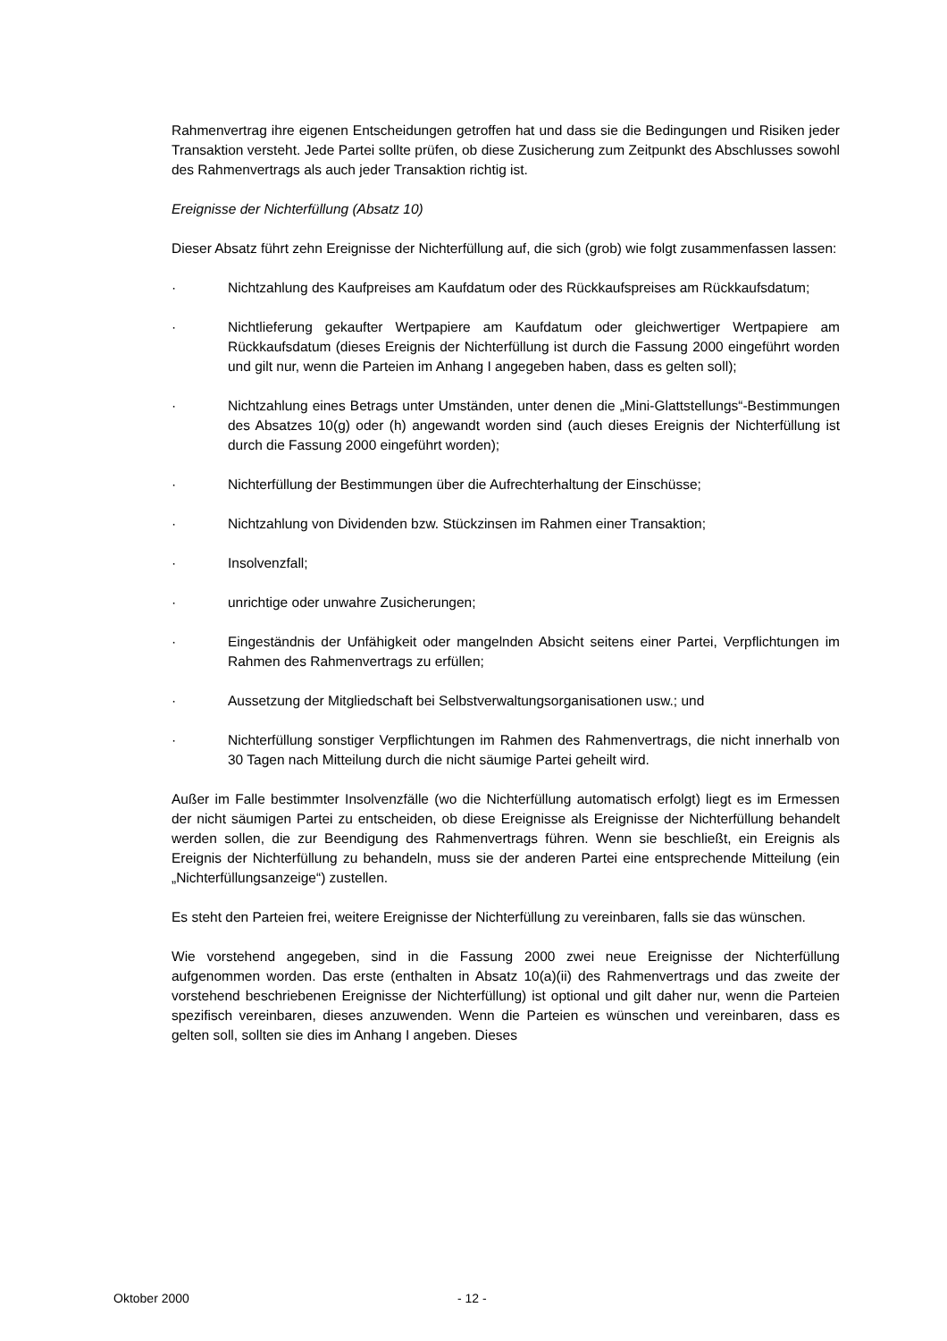Rahmenvertrag ihre eigenen Entscheidungen getroffen hat und dass sie die Bedingungen und Risiken jeder Transaktion versteht. Jede Partei sollte prüfen, ob diese Zusicherung zum Zeitpunkt des Abschlusses sowohl des Rahmenvertrags als auch jeder Transaktion richtig ist.
Ereignisse der Nichterfüllung (Absatz 10)
Dieser Absatz führt zehn Ereignisse der Nichterfüllung auf, die sich (grob) wie folgt zusammenfassen lassen:
· Nichtzahlung des Kaufpreises am Kaufdatum oder des Rückkaufspreises am Rückkaufsdatum;
· Nichtlieferung gekaufter Wertpapiere am Kaufdatum oder gleichwertiger Wertpapiere am Rückkaufsdatum (dieses Ereignis der Nichterfüllung ist durch die Fassung 2000 eingeführt worden und gilt nur, wenn die Parteien im Anhang I angegeben haben, dass es gelten soll);
· Nichtzahlung eines Betrags unter Umständen, unter denen die „Mini-Glattstellungs“-Bestimmungen des Absatzes 10(g) oder (h) angewandt worden sind (auch dieses Ereignis der Nichterfüllung ist durch die Fassung 2000 eingeführt worden);
· Nichterfüllung der Bestimmungen über die Aufrechterhaltung der Einschüsse;
· Nichtzahlung von Dividenden bzw. Stückzinsen im Rahmen einer Transaktion;
· Insolvenzfall;
· unrichtige oder unwahre Zusicherungen;
· Eingeständnis der Unfähigkeit oder mangelnden Absicht seitens einer Partei, Verpflichtungen im Rahmen des Rahmenvertrags zu erfüllen;
· Aussetzung der Mitgliedschaft bei Selbstverwaltungsorganisationen usw.; und
· Nichterfüllung sonstiger Verpflichtungen im Rahmen des Rahmenvertrags, die nicht innerhalb von 30 Tagen nach Mitteilung durch die nicht säumige Partei geheilt wird.
Außer im Falle bestimmter Insolvenzfälle (wo die Nichterfüllung automatisch erfolgt) liegt es im Ermessen der nicht säumigen Partei zu entscheiden, ob diese Ereignisse als Ereignisse der Nichterfüllung behandelt werden sollen, die zur Beendigung des Rahmenvertrags führen. Wenn sie beschließt, ein Ereignis als Ereignis der Nichterfüllung zu behandeln, muss sie der anderen Partei eine entsprechende Mitteilung (ein „Nichterfüllungsanzeige“) zustellen.
Es steht den Parteien frei, weitere Ereignisse der Nichterfüllung zu vereinbaren, falls sie das wünschen.
Wie vorstehend angegeben, sind in die Fassung 2000 zwei neue Ereignisse der Nichterfüllung aufgenommen worden. Das erste (enthalten in Absatz 10(a)(ii) des Rahmenvertrags und das zweite der vorstehend beschriebenen Ereignisse der Nichterfüllung) ist optional und gilt daher nur, wenn die Parteien spezifisch vereinbaren, dieses anzuwenden. Wenn die Parteien es wünschen und vereinbaren, dass es gelten soll, sollten sie dies im Anhang I angeben. Dieses
Oktober 2000 - 12 -